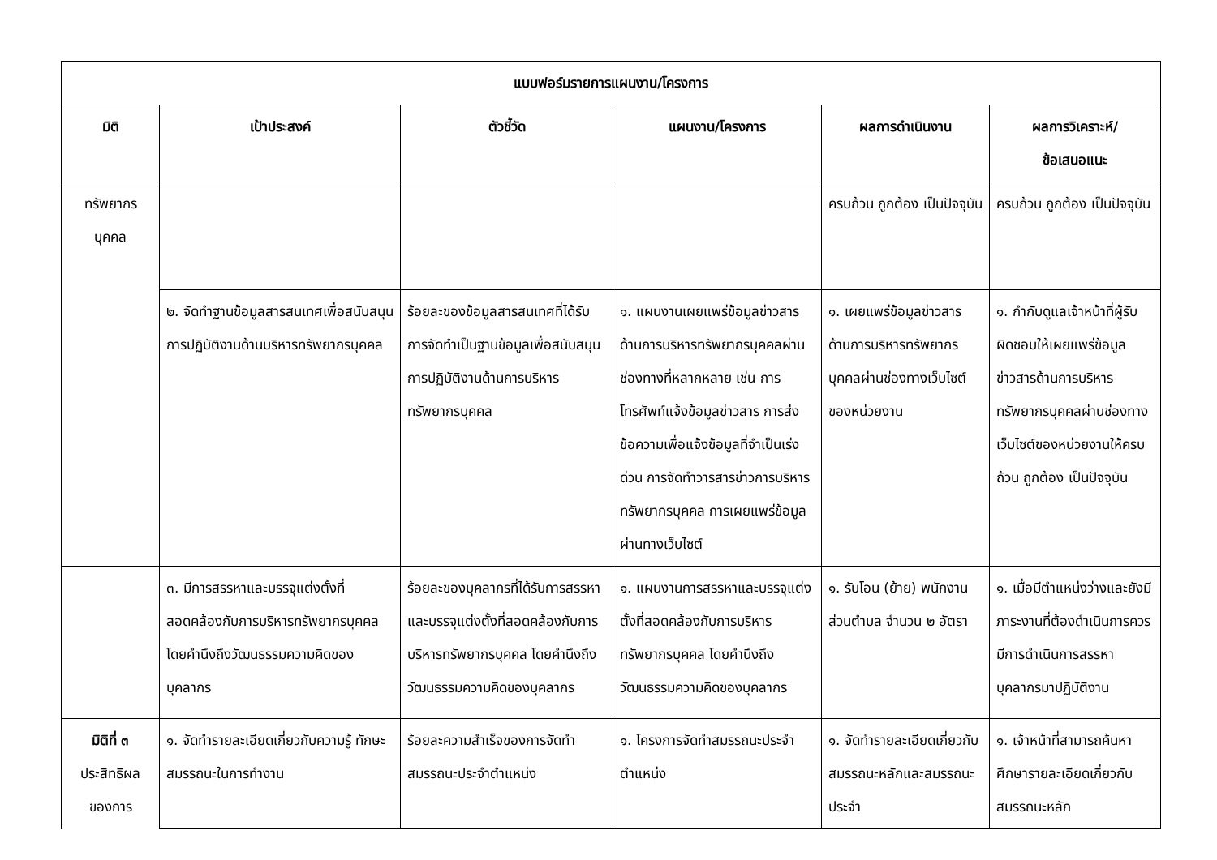| แบบฟอร์มรายการแผนงาน/โครงการ | | | | | |
| --- | --- | --- | --- | --- | --- |
| มิติ | เป้าประสงค์ | ตัวชี้วัด | แผนงาน/โครงการ | ผลการดำเนินงาน | ผลการวิเคราะห์/ ข้อเสนอแนะ |
| ทรัพยากร บุคคล | | | | ครบถ้วน ถูกต้อง เป็นปัจจุบัน | ครบถ้วน ถูกต้อง เป็นปัจจุบัน |
| | ๒. จัดทำฐานข้อมูลสารสนเทศเพื่อสนับสนุนการปฏิบัติงานด้านบริหารทรัพยากรบุคคล | ร้อยละของข้อมูลสารสนเทศที่ได้รับการจัดทำเป็นฐานข้อมูลเพื่อสนับสนุนการปฏิบัติงานด้านการบริหารทรัพยากรบุคคล | ๑. แผนงานเผยแพร่ข้อมูลข่าวสารด้านการบริหารทรัพยากรบุคคลผ่านช่องทางที่หลากหลาย เช่น การโทรศัพท์แจ้งข้อมูลข่าวสาร การส่งข้อความเพื่อแจ้งข้อมูลที่จำเป็นเร่งด่วน การจัดทำวารสารข่าวการบริหารทรัพยากรบุคคล การเผยแพร่ข้อมูลผ่านทางเว็บไซต์ | ๑. เผยแพร่ข้อมูลข่าวสารด้านการบริหารทรัพยากรบุคคลผ่านช่องทางเว็บไซต์ของหน่วยงาน | ๑. กำกับดูแลเจ้าหน้าที่ผู้รับผิดชอบให้เผยแพร่ข้อมูลข่าวสารด้านการบริหารทรัพยากรบุคคลผ่านช่องทางเว็บไซต์ของหน่วยงานให้ครบถ้วน ถูกต้อง เป็นปัจจุบัน |
| | ๓. มีการสรรหาและบรรจุแต่งตั้งที่สอดคล้องกับการบริหารทรัพยากรบุคคล โดยคำนึงถึงวัฒนธรรมความคิดของบุคลากร | ร้อยละของบุคลากรที่ได้รับการสรรหาและบรรจุแต่งตั้งที่สอดคล้องกับการบริหารทรัพยากรบุคคล โดยคำนึงถึงวัฒนธรรมความคิดของบุคลากร | ๑. แผนงานการสรรหาและบรรจุแต่งตั้งที่สอดคล้องกับการบริหารทรัพยากรบุคคล โดยคำนึงถึงวัฒนธรรมความคิดของบุคลากร | ๑. รับโอน (ย้าย) พนักงานส่วนตำบล จำนวน ๒ อัตรา | ๑. เมื่อมีตำแหน่งว่างและยังมีภาระงานที่ต้องดำเนินการควรมีการดำเนินการสรรหาบุคลากรมาปฏิบัติงาน |
| มิติที่ ๓ ประสิทธิผล ของการ | ๑. จัดทำรายละเอียดเกี่ยวกับความรู้ ทักษะ สมรรถนะในการทำงาน | ร้อยละความสำเร็จของการจัดทำสมรรถนะประจำตำแหน่ง | ๑. โครงการจัดทำสมรรถนะประจำตำแหน่ง | ๑. จัดทำรายละเอียดเกี่ยวกับสมรรถนะหลักและสมรรถนะประจำ | ๑. เจ้าหน้าที่สามารถค้นหา ศึกษารายละเอียดเกี่ยวกับสมรรถนะหลัก |